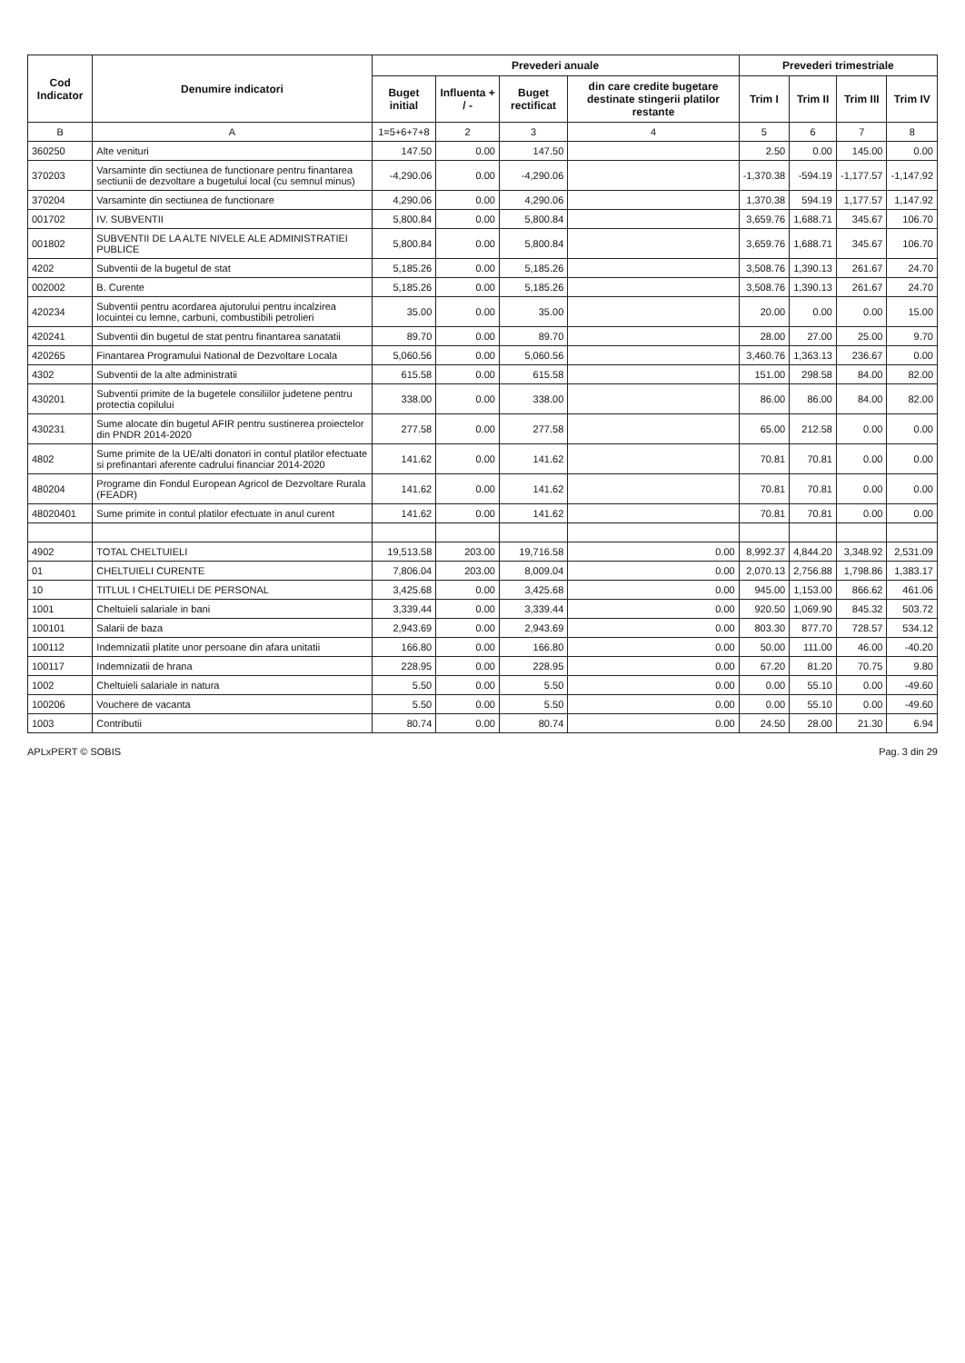| Cod Indicator | Denumire indicatori | Prevederi anuale | | | | Prevederi trimestriale | | | |
| --- | --- | --- | --- | --- | --- | --- | --- | --- | --- |
| | | Buget initial | Influenta + / - | Buget rectificat | din care credite bugetare destinate stingerii platilor restante | Trim I | Trim II | Trim III | Trim IV |
| B | A | 1=5+6+7+8 | 2 | 3 | 4 | 5 | 6 | 7 | 8 |
| 360250 | Alte venituri | 147.50 | 0.00 | 147.50 | | 2.50 | 0.00 | 145.00 | 0.00 |
| 370203 | Varsaminte din sectiunea de functionare pentru finantarea sectiunii de dezvoltare a bugetului local (cu semnul minus) | -4,290.06 | 0.00 | -4,290.06 | | -1,370.38 | -594.19 | -1,177.57 | -1,147.92 |
| 370204 | Varsaminte din sectiunea de functionare | 4,290.06 | 0.00 | 4,290.06 | | 1,370.38 | 594.19 | 1,177.57 | 1,147.92 |
| 001702 | IV. SUBVENTII | 5,800.84 | 0.00 | 5,800.84 | | 3,659.76 | 1,688.71 | 345.67 | 106.70 |
| 001802 | SUBVENTII DE LA ALTE NIVELE ALE ADMINISTRATIEI PUBLICE | 5,800.84 | 0.00 | 5,800.84 | | 3,659.76 | 1,688.71 | 345.67 | 106.70 |
| 4202 | Subventii de la bugetul de stat | 5,185.26 | 0.00 | 5,185.26 | | 3,508.76 | 1,390.13 | 261.67 | 24.70 |
| 002002 | B. Curente | 5,185.26 | 0.00 | 5,185.26 | | 3,508.76 | 1,390.13 | 261.67 | 24.70 |
| 420234 | Subventii pentru acordarea ajutorului pentru incalzirea locuintei cu lemne, carbuni, combustibili petrolieri | 35.00 | 0.00 | 35.00 | | 20.00 | 0.00 | 0.00 | 15.00 |
| 420241 | Subventii din bugetul de stat pentru finantarea sanatatii | 89.70 | 0.00 | 89.70 | | 28.00 | 27.00 | 25.00 | 9.70 |
| 420265 | Finantarea Programului National de Dezvoltare Locala | 5,060.56 | 0.00 | 5,060.56 | | 3,460.76 | 1,363.13 | 236.67 | 0.00 |
| 4302 | Subventii de la alte administratii | 615.58 | 0.00 | 615.58 | | 151.00 | 298.58 | 84.00 | 82.00 |
| 430201 | Subventii primite de la bugetele consiliilor judetene pentru protectia copilului | 338.00 | 0.00 | 338.00 | | 86.00 | 86.00 | 84.00 | 82.00 |
| 430231 | Sume alocate din bugetul AFIR pentru sustinerea proiectelor din PNDR 2014-2020 | 277.58 | 0.00 | 277.58 | | 65.00 | 212.58 | 0.00 | 0.00 |
| 4802 | Sume primite de la UE/alti donatori in contul platilor efectuate si prefinantari aferente cadrului financiar 2014-2020 | 141.62 | 0.00 | 141.62 | | 70.81 | 70.81 | 0.00 | 0.00 |
| 480204 | Programe din Fondul European Agricol de Dezvoltare Rurala (FEADR) | 141.62 | 0.00 | 141.62 | | 70.81 | 70.81 | 0.00 | 0.00 |
| 48020401 | Sume primite in contul platilor efectuate in anul curent | 141.62 | 0.00 | 141.62 | | 70.81 | 70.81 | 0.00 | 0.00 |
| 4902 | TOTAL CHELTUIELI | 19,513.58 | 203.00 | 19,716.58 | 0.00 | 8,992.37 | 4,844.20 | 3,348.92 | 2,531.09 |
| 01 | CHELTUIELI CURENTE | 7,806.04 | 203.00 | 8,009.04 | 0.00 | 2,070.13 | 2,756.88 | 1,798.86 | 1,383.17 |
| 10 | TITLUL I CHELTUIELI DE PERSONAL | 3,425.68 | 0.00 | 3,425.68 | 0.00 | 945.00 | 1,153.00 | 866.62 | 461.06 |
| 1001 | Cheltuieli salariale in bani | 3,339.44 | 0.00 | 3,339.44 | 0.00 | 920.50 | 1,069.90 | 845.32 | 503.72 |
| 100101 | Salarii de baza | 2,943.69 | 0.00 | 2,943.69 | 0.00 | 803.30 | 877.70 | 728.57 | 534.12 |
| 100112 | Indemnizatii platite unor persoane din afara unitatii | 166.80 | 0.00 | 166.80 | 0.00 | 50.00 | 111.00 | 46.00 | -40.20 |
| 100117 | Indemnizatii de hrana | 228.95 | 0.00 | 228.95 | 0.00 | 67.20 | 81.20 | 70.75 | 9.80 |
| 1002 | Cheltuieli salariale in natura | 5.50 | 0.00 | 5.50 | 0.00 | 0.00 | 55.10 | 0.00 | -49.60 |
| 100206 | Vouchere de vacanta | 5.50 | 0.00 | 5.50 | 0.00 | 0.00 | 55.10 | 0.00 | -49.60 |
| 1003 | Contributii | 80.74 | 0.00 | 80.74 | 0.00 | 24.50 | 28.00 | 21.30 | 6.94 |
APLxPERT © SOBIS Pag. 3 din 29